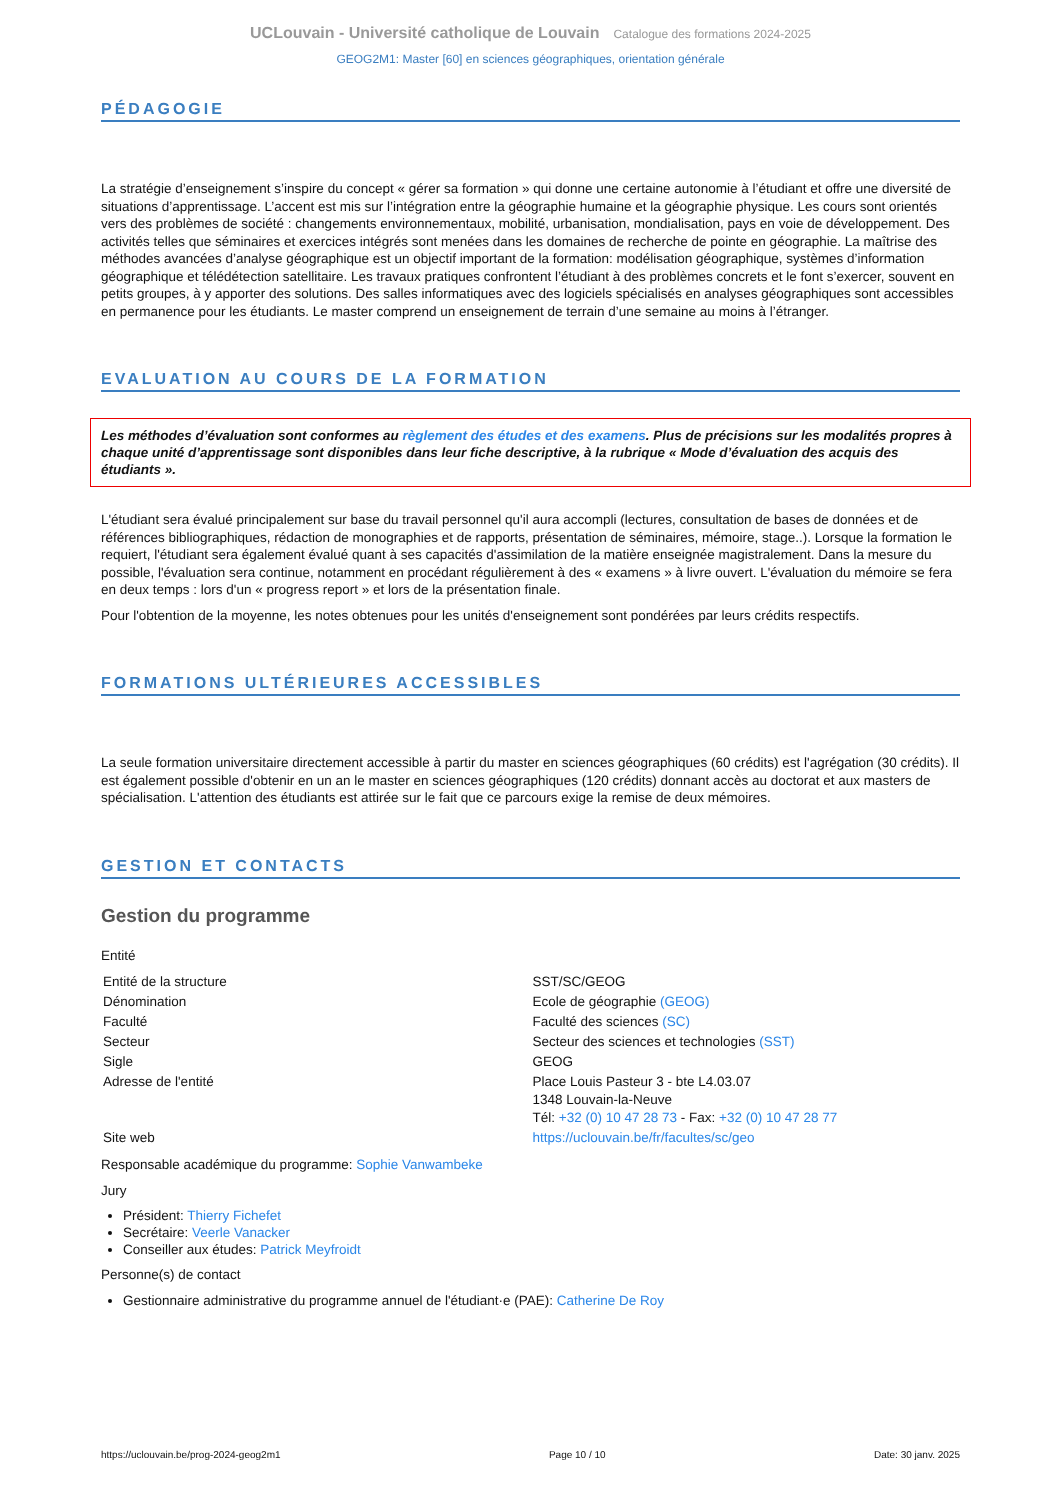UCLouvain - Université catholique de Louvain Catalogue des formations 2024-2025
GEOG2M1: Master [60] en sciences géographiques, orientation générale
PÉDAGOGIE
La stratégie d’enseignement s’inspire du concept « gérer sa formation » qui donne une certaine autonomie à l’étudiant et offre une diversité de situations d’apprentissage. L’accent est mis sur l’intégration entre la géographie humaine et la géographie physique. Les cours sont orientés vers des problèmes de société : changements environnementaux, mobilité, urbanisation, mondialisation, pays en voie de développement. Des activités telles que séminaires et exercices intégrés sont menées dans les domaines de recherche de pointe en géographie. La maîtrise des méthodes avancées d’analyse géographique est un objectif important de la formation: modélisation géographique, systèmes d’information géographique et télédétection satellitaire. Les travaux pratiques confrontent l’étudiant à des problèmes concrets et le font s’exercer, souvent en petits groupes, à y apporter des solutions. Des salles informatiques avec des logiciels spécialisés en analyses géographiques sont accessibles en permanence pour les étudiants. Le master comprend un enseignement de terrain d’une semaine au moins à l’étranger.
EVALUATION AU COURS DE LA FORMATION
Les méthodes d’évaluation sont conformes au règlement des études et des examens. Plus de précisions sur les modalités propres à chaque unité d’apprentissage sont disponibles dans leur fiche descriptive, à la rubrique « Mode d’évaluation des acquis des étudiants ».
L'étudiant sera évalué principalement sur base du travail personnel qu'il aura accompli (lectures, consultation de bases de données et de références bibliographiques, rédaction de monographies et de rapports, présentation de séminaires, mémoire, stage..). Lorsque la formation le requiert, l'étudiant sera également évalué quant à ses capacités d'assimilation de la matière enseignée magistralement. Dans la mesure du possible, l'évaluation sera continue, notamment en procédant régulièrement à des « examens » à livre ouvert. L'évaluation du mémoire se fera en deux temps : lors d'un « progress report » et lors de la présentation finale.
Pour l'obtention de la moyenne, les notes obtenues pour les unités d'enseignement sont pondérées par leurs crédits respectifs.
FORMATIONS ULTÉRIEURES ACCESSIBLES
La seule formation universitaire directement accessible à partir du master en sciences géographiques (60 crédits) est l'agrégation (30 crédits). Il est également possible d'obtenir en un an le master en sciences géographiques (120 crédits) donnant accès au doctorat et aux masters de spécialisation. L'attention des étudiants est attirée sur le fait que ce parcours exige la remise de deux mémoires.
GESTION ET CONTACTS
Gestion du programme
Entité
| Entité de la structure | SST/SC/GEOG |
| Dénomination | Ecole de géographie (GEOG) |
| Faculté | Faculté des sciences (SC) |
| Secteur | Secteur des sciences et technologies (SST) |
| Sigle | GEOG |
| Adresse de l'entité | Place Louis Pasteur 3 - bte L4.03.07 1348 Louvain-la-Neuve Tél: +32 (0) 10 47 28 73 - Fax: +32 (0) 10 47 28 77 |
| Site web | https://uclouvain.be/fr/facultes/sc/geo |
Responsable académique du programme: Sophie Vanwambeke
Jury
Président: Thierry Fichefet
Secrétaire: Veerle Vanacker
Conseiller aux études: Patrick Meyfroidt
Personne(s) de contact
Gestionnaire administrative du programme annuel de l'étudiant·e (PAE): Catherine De Roy
https://uclouvain.be/prog-2024-geog2m1 Page 10 / 10 Date: 30 janv. 2025